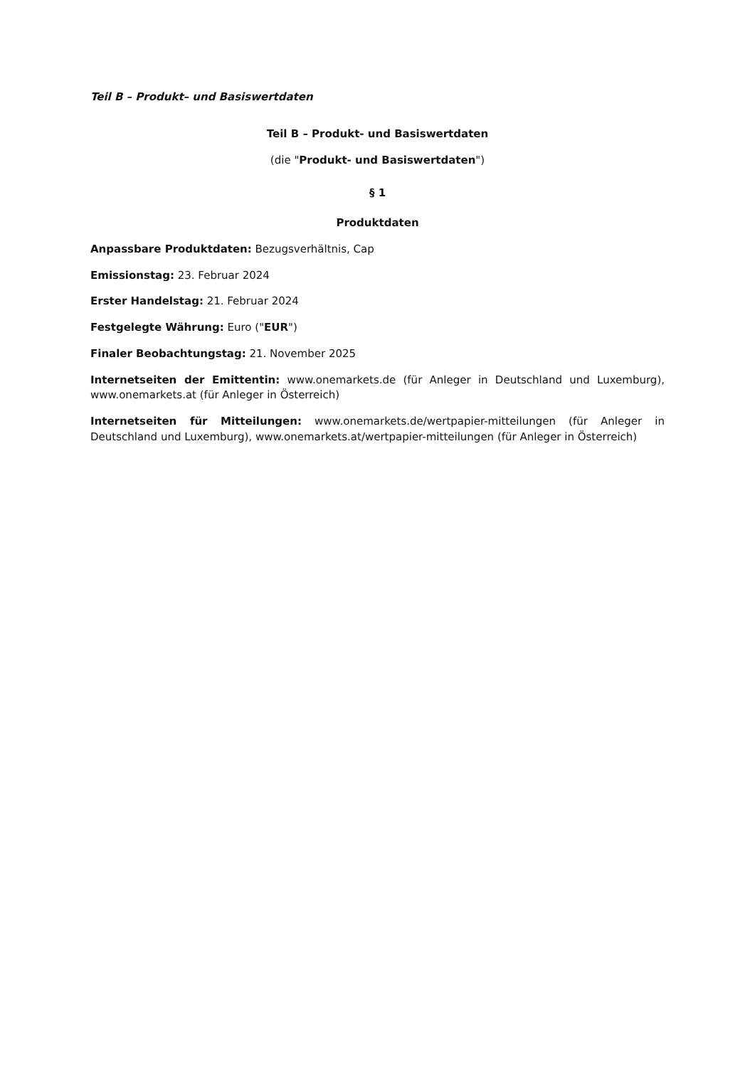Teil B – Produkt– und Basiswertdaten
Teil B – Produkt- und Basiswertdaten
(die "Produkt- und Basiswertdaten")
§ 1
Produktdaten
Anpassbare Produktdaten: Bezugsverhältnis, Cap
Emissionstag: 23. Februar 2024
Erster Handelstag: 21. Februar 2024
Festgelegte Währung: Euro ("EUR")
Finaler Beobachtungstag: 21. November 2025
Internetseiten der Emittentin: www.onemarkets.de (für Anleger in Deutschland und Luxemburg), www.onemarkets.at (für Anleger in Österreich)
Internetseiten für Mitteilungen: www.onemarkets.de/wertpapier-mitteilungen (für Anleger in Deutschland und Luxemburg), www.onemarkets.at/wertpapier-mitteilungen (für Anleger in Österreich)